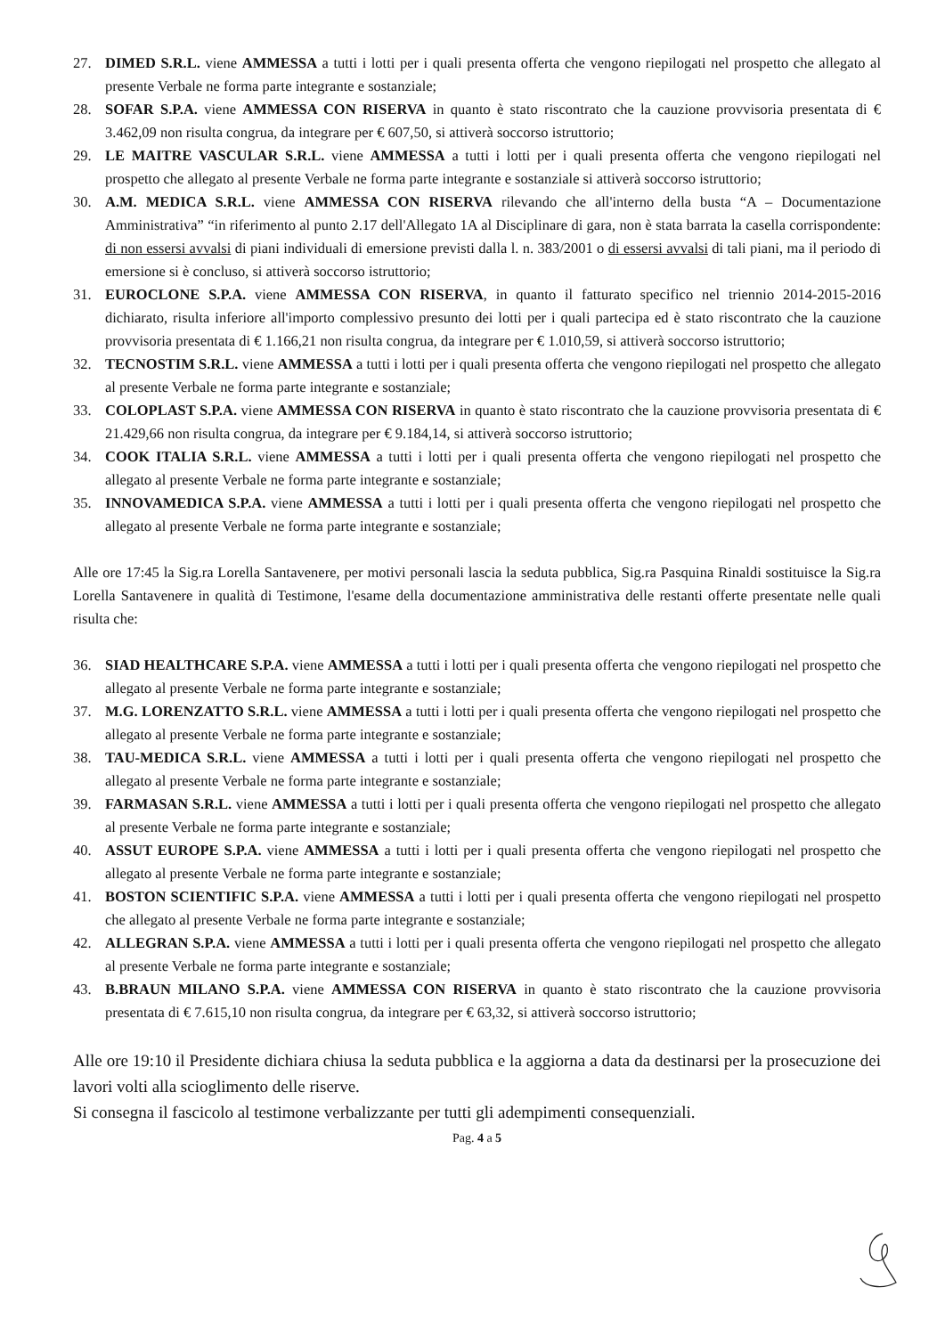27. DIMED S.R.L. viene AMMESSA a tutti i lotti per i quali presenta offerta che vengono riepilogati nel prospetto che allegato al presente Verbale ne forma parte integrante e sostanziale;
28. SOFAR S.P.A. viene AMMESSA CON RISERVA in quanto è stato riscontrato che la cauzione provvisoria presentata di € 3.462,09 non risulta congrua, da integrare per € 607,50, si attiverà soccorso istruttorio;
29. LE MAITRE VASCULAR S.R.L. viene AMMESSA a tutti i lotti per i quali presenta offerta che vengono riepilogati nel prospetto che allegato al presente Verbale ne forma parte integrante e sostanziale si attiverà soccorso istruttorio;
30. A.M. MEDICA S.R.L. viene AMMESSA CON RISERVA rilevando che all'interno della busta “A – Documentazione Amministrativa” “in riferimento al punto 2.17 dell'Allegato 1A al Disciplinare di gara, non è stata barrata la casella corrispondente: di non essersi avvalsi di piani individuali di emersione previsti dalla l. n. 383/2001 o di essersi avvalsi di tali piani, ma il periodo di emersione si è concluso, si attiverà soccorso istruttorio;
31. EUROCLONE S.P.A. viene AMMESSA CON RISERVA, in quanto il fatturato specifico nel triennio 2014-2015-2016 dichiarato, risulta inferiore all'importo complessivo presunto dei lotti per i quali partecipa ed è stato riscontrato che la cauzione provvisoria presentata di € 1.166,21 non risulta congrua, da integrare per € 1.010,59, si attiverà soccorso istruttorio;
32. TECNOSTIM S.R.L. viene AMMESSA a tutti i lotti per i quali presenta offerta che vengono riepilogati nel prospetto che allegato al presente Verbale ne forma parte integrante e sostanziale;
33. COLOPLAST S.P.A. viene AMMESSA CON RISERVA in quanto è stato riscontrato che la cauzione provvisoria presentata di € 21.429,66 non risulta congrua, da integrare per € 9.184,14, si attiverà soccorso istruttorio;
34. COOK ITALIA S.R.L. viene AMMESSA a tutti i lotti per i quali presenta offerta che vengono riepilogati nel prospetto che allegato al presente Verbale ne forma parte integrante e sostanziale;
35. INNOVAMEDICA S.P.A. viene AMMESSA a tutti i lotti per i quali presenta offerta che vengono riepilogati nel prospetto che allegato al presente Verbale ne forma parte integrante e sostanziale;
Alle ore 17:45 la Sig.ra Lorella Santavenere, per motivi personali lascia la seduta pubblica, Sig.ra Pasquina Rinaldi sostituisce la Sig.ra Lorella Santavenere in qualità di Testimone, l'esame della documentazione amministrativa delle restanti offerte presentate nelle quali risulta che:
36. SIAD HEALTHCARE S.P.A. viene AMMESSA a tutti i lotti per i quali presenta offerta che vengono riepilogati nel prospetto che allegato al presente Verbale ne forma parte integrante e sostanziale;
37. M.G. LORENZATTO S.R.L. viene AMMESSA a tutti i lotti per i quali presenta offerta che vengono riepilogati nel prospetto che allegato al presente Verbale ne forma parte integrante e sostanziale;
38. TAU-MEDICA S.R.L. viene AMMESSA a tutti i lotti per i quali presenta offerta che vengono riepilogati nel prospetto che allegato al presente Verbale ne forma parte integrante e sostanziale;
39. FARMASAN S.R.L. viene AMMESSA a tutti i lotti per i quali presenta offerta che vengono riepilogati nel prospetto che allegato al presente Verbale ne forma parte integrante e sostanziale;
40. ASSUT EUROPE S.P.A. viene AMMESSA a tutti i lotti per i quali presenta offerta che vengono riepilogati nel prospetto che allegato al presente Verbale ne forma parte integrante e sostanziale;
41. BOSTON SCIENTIFIC S.P.A. viene AMMESSA a tutti i lotti per i quali presenta offerta che vengono riepilogati nel prospetto che allegato al presente Verbale ne forma parte integrante e sostanziale;
42. ALLEGRAN S.P.A. viene AMMESSA a tutti i lotti per i quali presenta offerta che vengono riepilogati nel prospetto che allegato al presente Verbale ne forma parte integrante e sostanziale;
43. B.BRAUN MILANO S.P.A. viene AMMESSA CON RISERVA in quanto è stato riscontrato che la cauzione provvisoria presentata di € 7.615,10 non risulta congrua, da integrare per € 63,32, si attiverà soccorso istruttorio;
Alle ore 19:10 il Presidente dichiara chiusa la seduta pubblica e la aggiorna a data da destinarsi per la prosecuzione dei lavori volti alla scioglimento delle riserve.
Si consegna il fascicolo al testimone verbalizzante per tutti gli adempimenti consequenziali.
Pag. 4 a 5